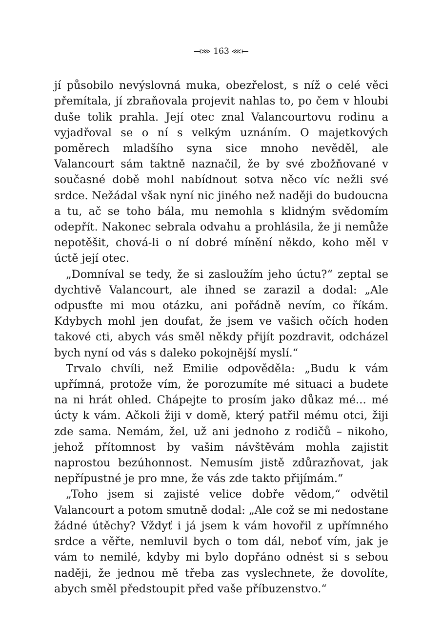⟞⋙ 163 ⋘⟝
jí působilo nevýslovná muka, obezřelost, s níž o celé věci přemítala, jí zbraňovala projevit nahlas to, po čem v hloubi duše tolik prahla. Její otec znal Valancourtovu rodinu a vyjadřoval se o ní s velkým uznáním. O majetkových poměrech mladšího syna sice mnoho nevěděl, ale Valancourt sám taktně naznačil, že by své zbožňované v současné době mohl nabídnout sotva něco víc nežli své srdce. Nežádal však nyní nic jiného než naději do budoucna a tu, ač se toho bála, mu nemohla s klidným svědomím odepřít. Nakonec sebrala odvahu a prohlásila, že ji nemůže nepotěšit, chová-li o ní dobré mínění někdo, koho měl v úctě její otec.
„Domníval se tedy, že si zasloužím jeho úctu?“ zeptal se dychtivě Valancourt, ale ihned se zarazil a dodal: „Ale odpusťte mi mou otázku, ani pořádně nevím, co říkám. Kdybych mohl jen doufat, že jsem ve vašich očích hoden takové cti, abych vás směl někdy přijít pozdravit, odcházel bych nyní od vás s daleko pokojnější myslí.“
Trvalo chvíli, než Emilie odpověděla: „Budu k vám upřímná, protože vím, že porozumíte mé situaci a budete na ni hrát ohled. Chápejte to prosím jako důkaz mé... mé úcty k vám. Ačkoli žiji v domě, který patřil mému otci, žiji zde sama. Nemám, žel, už ani jednoho z rodičů – nikoho, jehož přítomnost by vašim návštěvám mohla zajistit naprostou bezúhonnost. Nemusím jistě zdůrazňovat, jak nepřípustné je pro mne, že vás zde takto přijímám.“
„Toho jsem si zajisté velice dobře vědom,“ odvětil Valancourt a potom smutně dodal: „Ale což se mi nedostane žádné útěchy? Vždyť i já jsem k vám hovořil z upřímného srdce a věřte, nemluvil bych o tom dál, neboť vím, jak je vám to nemilé, kdyby mi bylo dopřáno odnést si s sebou naději, že jednou mě třeba zas vyslechnete, že dovolíte, abych směl předstoupit před vaše příbuzenstvo.“